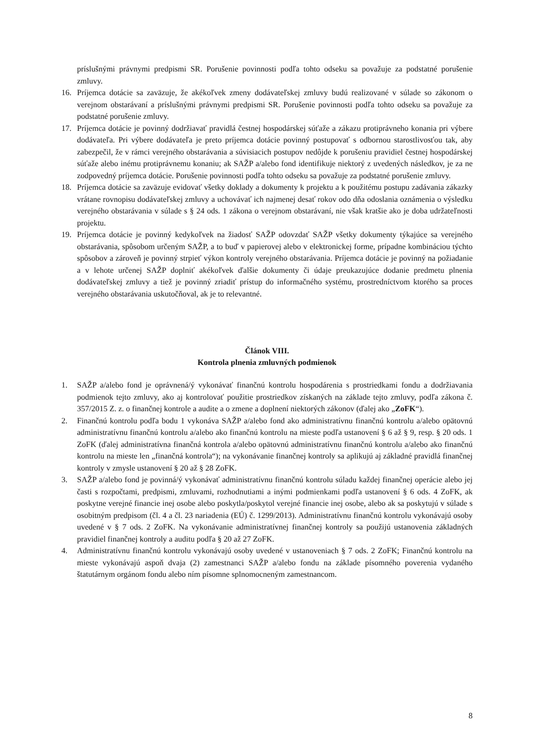príslušnými právnymi predpismi SR. Porušenie povinnosti podľa tohto odseku sa považuje za podstatné porušenie zmluvy.
16. Príjemca dotácie sa zaväzuje, že akékoľvek zmeny dodávateľskej zmluvy budú realizované v súlade so zákonom o verejnom obstarávaní a príslušnými právnymi predpismi SR. Porušenie povinnosti podľa tohto odseku sa považuje za podstatné porušenie zmluvy.
17. Príjemca dotácie je povinný dodržiavať pravidlá čestnej hospodárskej súťaže a zákazu protiprávneho konania pri výbere dodávateľa. Pri výbere dodávateľa je preto príjemca dotácie povinný postupovať s odbornou starostlivosťou tak, aby zabezpečil, že v rámci verejného obstarávania a súvisiacich postupov nedôjde k porušeniu pravidiel čestnej hospodárskej súťaže alebo inému protiprávnemu konaniu; ak SAŽP a/alebo fond identifikuje niektorý z uvedených následkov, je za ne zodpovedný príjemca dotácie. Porušenie povinnosti podľa tohto odseku sa považuje za podstatné porušenie zmluvy.
18. Príjemca dotácie sa zaväzuje evidovať všetky doklady a dokumenty k projektu a k použitému postupu zadávania zákazky vrátane rovnopisu dodávateľskej zmluvy a uchovávať ich najmenej desať rokov odo dňa odoslania oznámenia o výsledku verejného obstarávania v súlade s § 24 ods. 1 zákona o verejnom obstarávaní, nie však kratšie ako je doba udržateľnosti projektu.
19. Príjemca dotácie je povinný kedykoľvek na žiadosť SAŽP odovzdať SAŽP všetky dokumenty týkajúce sa verejného obstarávania, spôsobom určeným SAŽP, a to buď v papierovej alebo v elektronickej forme, prípadne kombináciou týchto spôsobov a zároveň je povinný strpieť výkon kontroly verejného obstarávania. Príjemca dotácie je povinný na požiadanie a v lehote určenej SAŽP doplniť akékoľvek ďalšie dokumenty či údaje preukazujúce dodanie predmetu plnenia dodávateľskej zmluvy a tiež je povinný zriadiť prístup do informačného systému, prostredníctvom ktorého sa proces verejného obstarávania uskutočňoval, ak je to relevantné.
Článok VIII.
Kontrola plnenia zmluvných podmienok
1. SAŽP a/alebo fond je oprávnená/ý vykonávať finančnú kontrolu hospodárenia s prostriedkami fondu a dodržiavania podmienok tejto zmluvy, ako aj kontrolovať použitie prostriedkov získaných na základe tejto zmluvy, podľa zákona č. 357/2015 Z. z. o finančnej kontrole a audite a o zmene a doplnení niektorých zákonov (ďalej ako „ZoFK“).
2. Finančnú kontrolu podľa bodu 1 vykonáva SAŽP a/alebo fond ako administratívnu finančnú kontrolu a/alebo opätovnú administratívnu finančnú kontrolu a/alebo ako finančnú kontrolu na mieste podľa ustanovení § 6 až § 9, resp. § 20 ods. 1 ZoFK (ďalej administratívna finančná kontrola a/alebo opätovnú administratívnu finančnú kontrolu a/alebo ako finančnú kontrolu na mieste len „finančná kontrola“); na vykonávanie finančnej kontroly sa aplikujú aj základné pravidlá finančnej kontroly v zmysle ustanovení § 20 až § 28 ZoFK.
3. SAŽP a/alebo fond je povinná/ý vykonávať administratívnu finančnú kontrolu súladu každej finančnej operácie alebo jej časti s rozpočtami, predpismi, zmluvami, rozhodnutiami a inými podmienkami podľa ustanovení § 6 ods. 4 ZoFK, ak poskytne verejné financie inej osobe alebo poskytla/poskytol verejné financie inej osobe, alebo ak sa poskytujú v súlade s osobitným predpisom (čl. 4 a čl. 23 nariadenia (EÚ) č. 1299/2013). Administratívnu finančnú kontrolu vykonávajú osoby uvedené v § 7 ods. 2 ZoFK. Na vykonávanie administratívnej finančnej kontroly sa použijú ustanovenia základných pravidiel finančnej kontroly a auditu podľa § 20 až 27 ZoFK.
4. Administratívnu finančnú kontrolu vykonávajú osoby uvedené v ustanoveniach § 7 ods. 2 ZoFK; Finančnú kontrolu na mieste vykonávajú aspoň dvaja (2) zamestnanci SAŽP a/alebo fondu na základe písomného poverenia vydaného štatutárnym orgánom fondu alebo ním písomne splnomocneným zamestnancom.
8